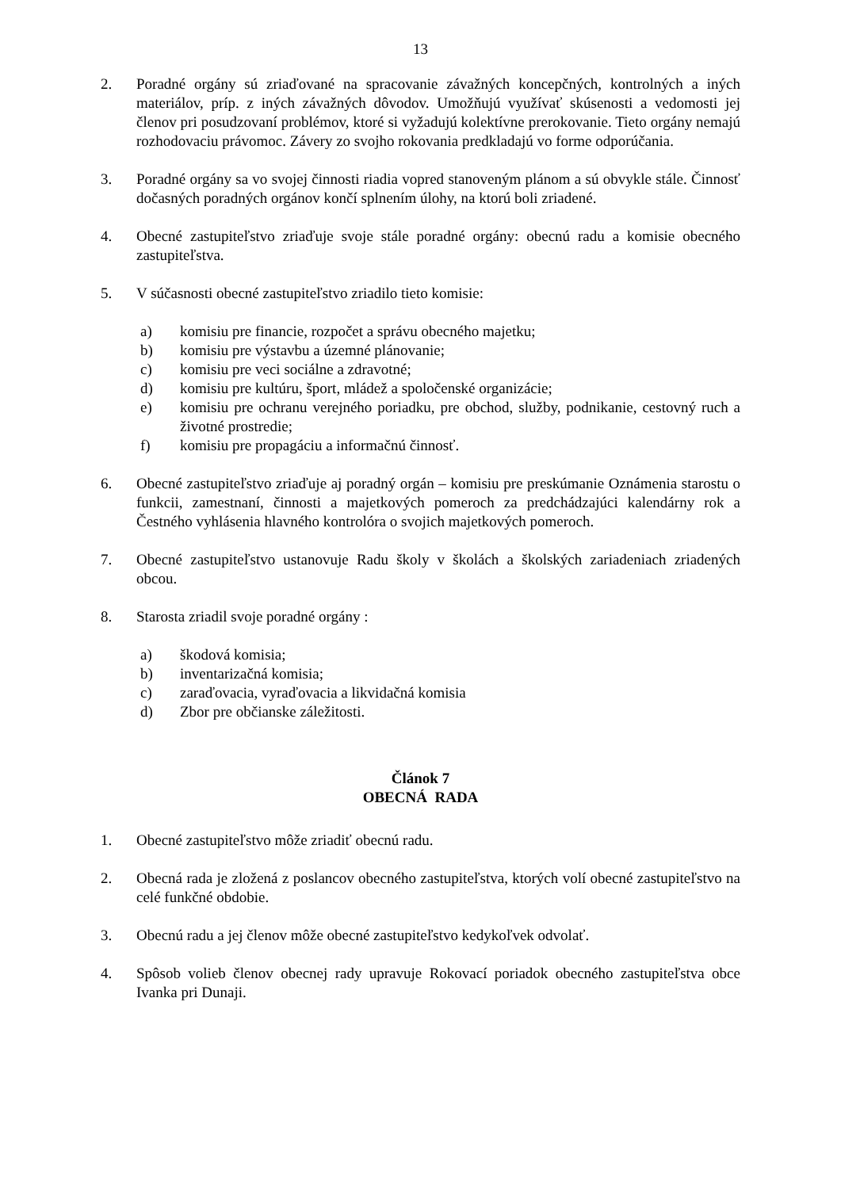13
2. Poradné orgány sú zriaďované na spracovanie závažných koncepčných, kontrolných a iných materiálov, príp. z iných závažných dôvodov. Umožňujú využívať skúsenosti a vedomosti jej členov pri posudzovaní problémov, ktoré si vyžadujú kolektívne prerokovanie. Tieto orgány nemajú rozhodovaciu právomoc. Závery zo svojho rokovania predkladajú vo forme odporúčania.
3. Poradné orgány sa vo svojej činnosti riadia vopred stanoveným plánom a sú obvykle stále. Činnosť dočasných poradných orgánov končí splnením úlohy, na ktorú boli zriadené.
4. Obecné zastupiteľstvo zriaďuje svoje stále poradné orgány: obecnú radu a komisie obecného zastupiteľstva.
5. V súčasnosti obecné zastupiteľstvo zriadilo tieto komisie:
a) komisiu pre financie, rozpočet a správu obecného majetku;
b) komisiu pre výstavbu a územné plánovanie;
c) komisiu pre veci sociálne a zdravotné;
d) komisiu pre kultúru, šport, mládež a spoločenské organizácie;
e) komisiu pre ochranu verejného poriadku, pre obchod, služby, podnikanie, cestovný ruch a životné prostredie;
f) komisiu pre propagáciu a informačnú činnosť.
6. Obecné zastupiteľstvo zriaďuje aj poradný orgán – komisiu pre preskúmanie Oznámenia starostu o funkcii, zamestnaní, činnosti a majetkových pomeroch za predchádzajúci kalendárny rok a Čestného vyhlásenia hlavného kontrolóra o svojich majetkových pomeroch.
7. Obecné zastupiteľstvo ustanovuje Radu školy v školách a školských zariadeniach zriadených obcou.
8. Starosta zriadil svoje poradné orgány :
a) škodová komisia;
b) inventarizačná komisia;
c) zaraďovacia, vyraďovacia a likvidačná komisia
d) Zbor pre občianske záležitosti.
Článok 7
OBECNÁ RADA
1. Obecné zastupiteľstvo môže zriadiť obecnú radu.
2. Obecná rada je zložená z poslancov obecného zastupiteľstva, ktorých volí obecné zastupiteľstvo na celé funkčné obdobie.
3. Obecnú radu a jej členov môže obecné zastupiteľstvo kedykoľvek odvolať.
4. Spôsob volieb členov obecnej rady upravuje Rokovací poriadok obecného zastupiteľstva obce Ivanka pri Dunaji.